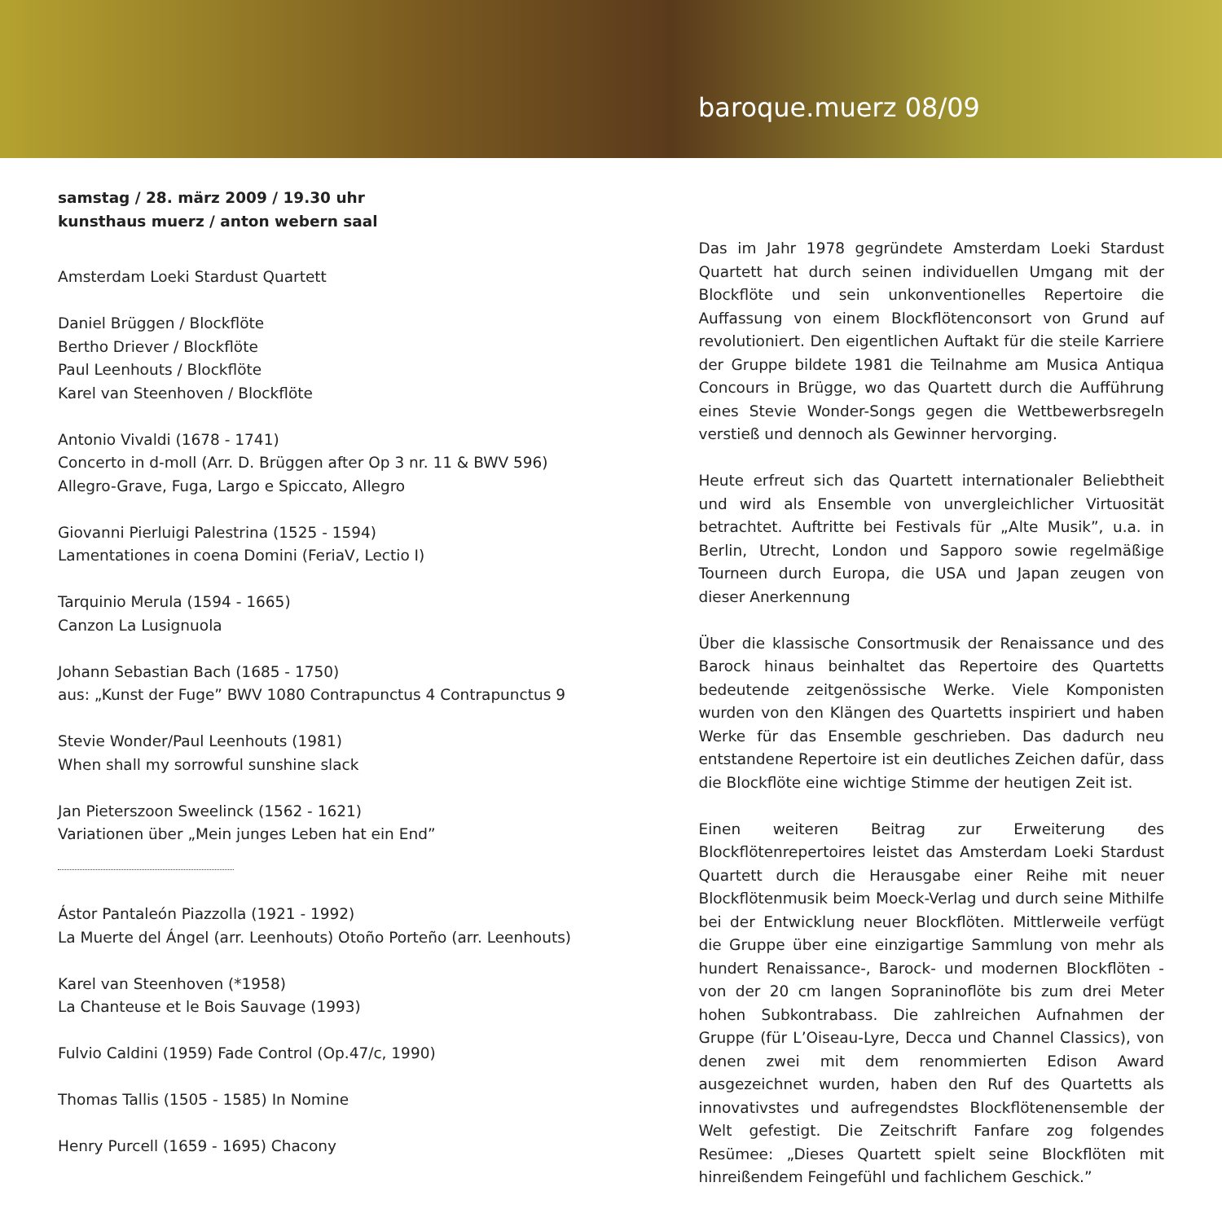baroque.muerz 08/09
samstag / 28. märz 2009 / 19.30 uhr
kunsthaus muerz / anton webern saal
Amsterdam Loeki Stardust Quartett
Daniel Brüggen / Blockflöte
Bertho Driever / Blockflöte
Paul Leenhouts / Blockflöte
Karel van Steenhoven / Blockflöte
Antonio Vivaldi (1678 - 1741)
Concerto in d-moll (Arr. D. Brüggen after Op 3 nr. 11 & BWV 596)
Allegro-Grave, Fuga, Largo e Spiccato, Allegro
Giovanni Pierluigi Palestrina (1525 - 1594)
Lamentationes in coena Domini (FeriaV, Lectio I)
Tarquinio Merula (1594 - 1665)
Canzon La Lusignuola
Johann Sebastian Bach (1685 - 1750)
aus: „Kunst der Fuge” BWV 1080 Contrapunctus 4 Contrapunctus 9
Stevie Wonder/Paul Leenhouts (1981)
When shall my sorrowful sunshine slack
Jan Pieterszoon Sweelinck (1562 - 1621)
Variationen über „Mein junges Leben hat ein End”
Ástor Pantaleón Piazzolla (1921 - 1992)
La Muerte del Ángel (arr. Leenhouts) Otoño Porteño (arr. Leenhouts)
Karel van Steenhoven (*1958)
La Chanteuse et le Bois Sauvage (1993)
Fulvio Caldini (1959) Fade Control (Op.47/c, 1990)
Thomas Tallis (1505 - 1585) In Nomine
Henry Purcell (1659 - 1695) Chacony
Das im Jahr 1978 gegründete Amsterdam Loeki Stardust Quartett hat durch seinen individuellen Umgang mit der Blockflöte und sein unkonventionelles Repertoire die Auffassung von einem Blockflötenconsort von Grund auf revolutioniert. Den eigentlichen Auftakt für die steile Karriere der Gruppe bildete 1981 die Teilnahme am Musica Antiqua Concours in Brügge, wo das Quartett durch die Aufführung eines Stevie Wonder-Songs gegen die Wettbewerbsregeln verstieß und dennoch als Gewinner hervorging.
Heute erfreut sich das Quartett internationaler Beliebtheit und wird als Ensemble von unvergleichlicher Virtuosität betrachtet. Auftritte bei Festivals für „Alte Musik”, u.a. in Berlin, Utrecht, London und Sapporo sowie regelmäßige Tourneen durch Europa, die USA und Japan zeugen von dieser Anerkennung
Über die klassische Consortmusik der Renaissance und des Barock hinaus beinhaltet das Repertoire des Quartetts bedeutende zeitgenössische Werke. Viele Komponisten wurden von den Klängen des Quartetts inspiriert und haben Werke für das Ensemble geschrieben. Das dadurch neu entstandene Repertoire ist ein deutliches Zeichen dafür, dass die Blockflöte eine wichtige Stimme der heutigen Zeit ist.
Einen weiteren Beitrag zur Erweiterung des Blockflötenrepertoires leistet das Amsterdam Loeki Stardust Quartett durch die Herausgabe einer Reihe mit neuer Blockflötenmusik beim Moeck-Verlag und durch seine Mithilfe bei der Entwicklung neuer Blockflöten. Mittlerweile verfügt die Gruppe über eine einzigartige Sammlung von mehr als hundert Renaissance-, Barock- und modernen Blockflöten - von der 20 cm langen Sopraninoflöte bis zum drei Meter hohen Subkontrabass. Die zahlreichen Aufnahmen der Gruppe (für L’Oiseau-Lyre, Decca und Channel Classics), von denen zwei mit dem renommierten Edison Award ausgezeichnet wurden, haben den Ruf des Quartetts als innovativstes und aufregendstes Blockflötenensemble der Welt gefestigt. Die Zeitschrift Fanfare zog folgendes Resümee: „Dieses Quartett spielt seine Blockflöten mit hinreißendem Feingefühl und fachlichem Geschick.”